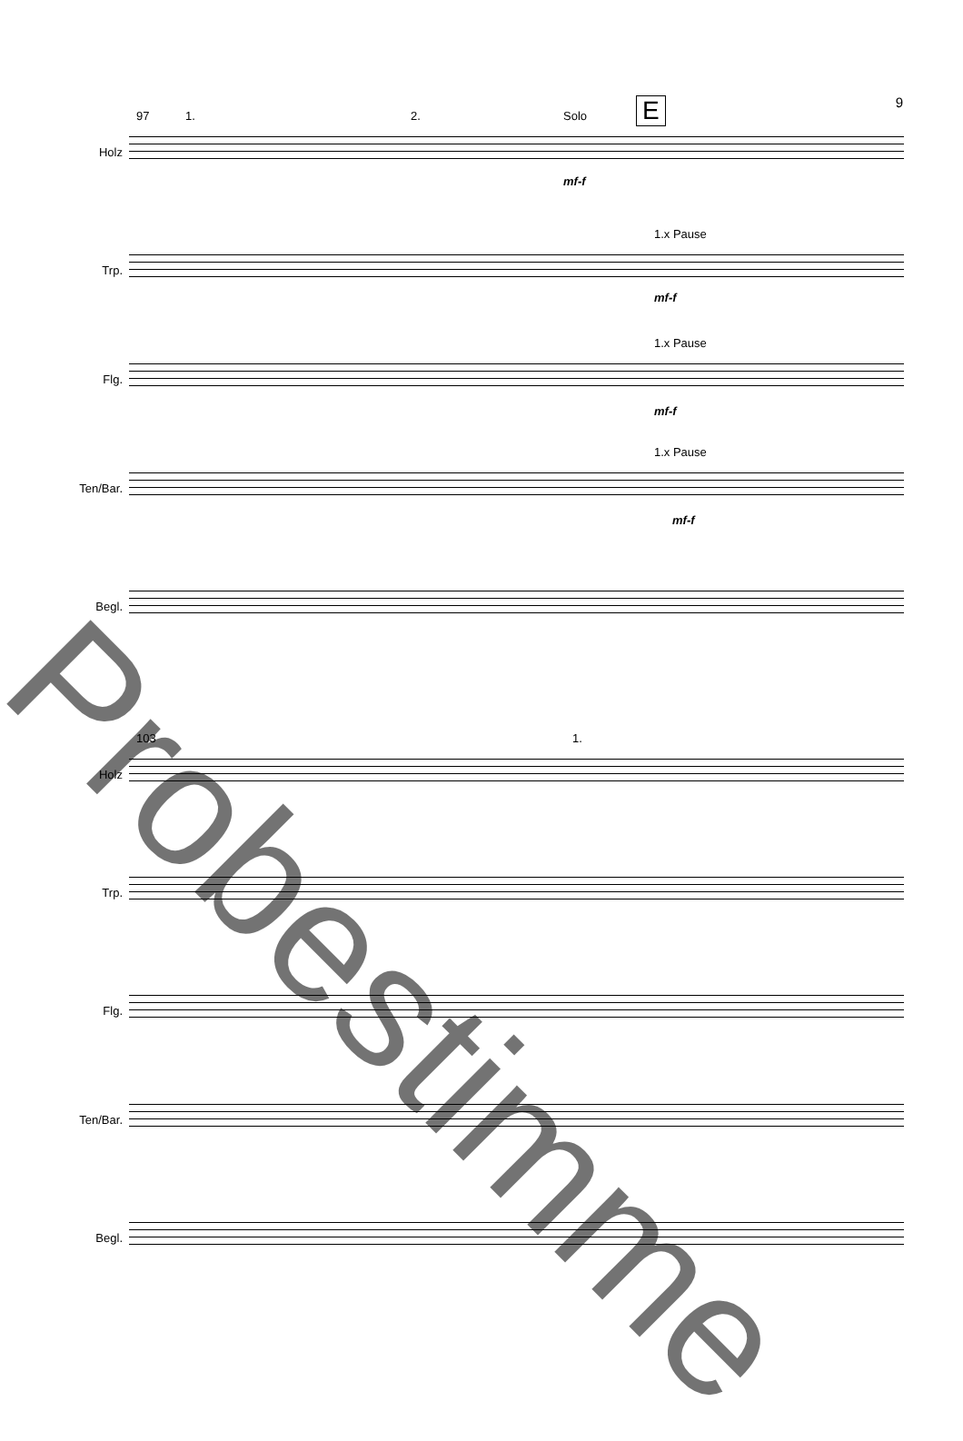9
97 1. 2. Solo E
Holz
mf-f
1.x Pause
Trp.
mf-f
1.x Pause
Flg.
mf-f
1.x Pause
Ten/Bar.
mf-f
Begl.
103 1.
Holz
Trp.
Flg.
Ten/Bar.
Begl.
Probestimme